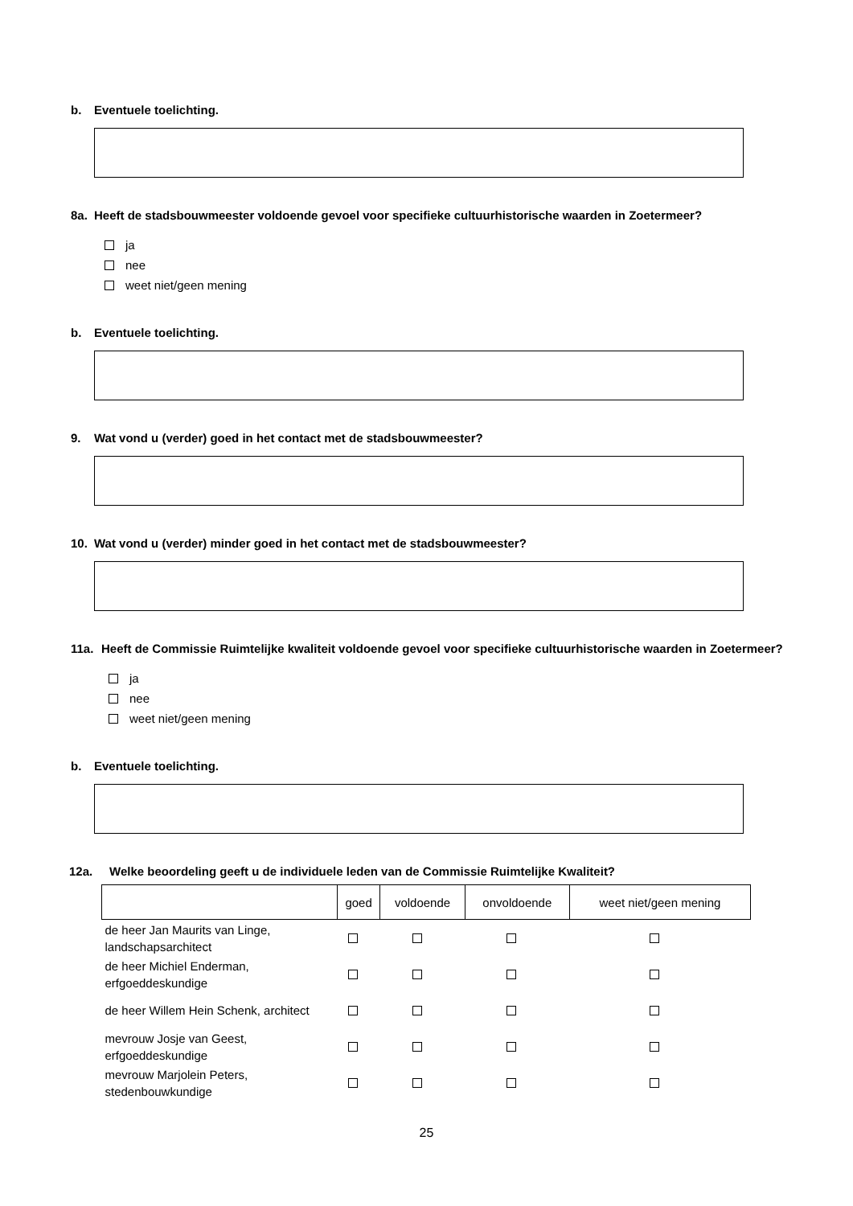b. Eventuele toelichting.
8a. Heeft de stadsbouwmeester voldoende gevoel voor specifieke cultuurhistorische waarden in Zoetermeer?
ja
nee
weet niet/geen mening
b. Eventuele toelichting.
9. Wat vond u (verder) goed in het contact met de stadsbouwmeester?
10. Wat vond u (verder) minder goed in het contact met de stadsbouwmeester?
11a. Heeft de Commissie Ruimtelijke kwaliteit voldoende gevoel voor specifieke cultuurhistorische waarden in Zoetermeer?
ja
nee
weet niet/geen mening
b. Eventuele toelichting.
12a. Welke beoordeling geeft u de individuele leden van de Commissie Ruimtelijke Kwaliteit?
| | goed | voldoende | onvoldoende | weet niet/geen mening |
| --- | --- | --- | --- | --- |
| de heer Jan Maurits van Linge, landschapsarchitect | | | | |
| de heer Michiel Enderman, erfgoeddeskundige | | | | |
| de heer Willem Hein Schenk, architect | | | | |
| mevrouw Josje van Geest, erfgoeddeskundige | | | | |
| mevrouw Marjolein Peters, stedenbouwkundige | | | | |
25